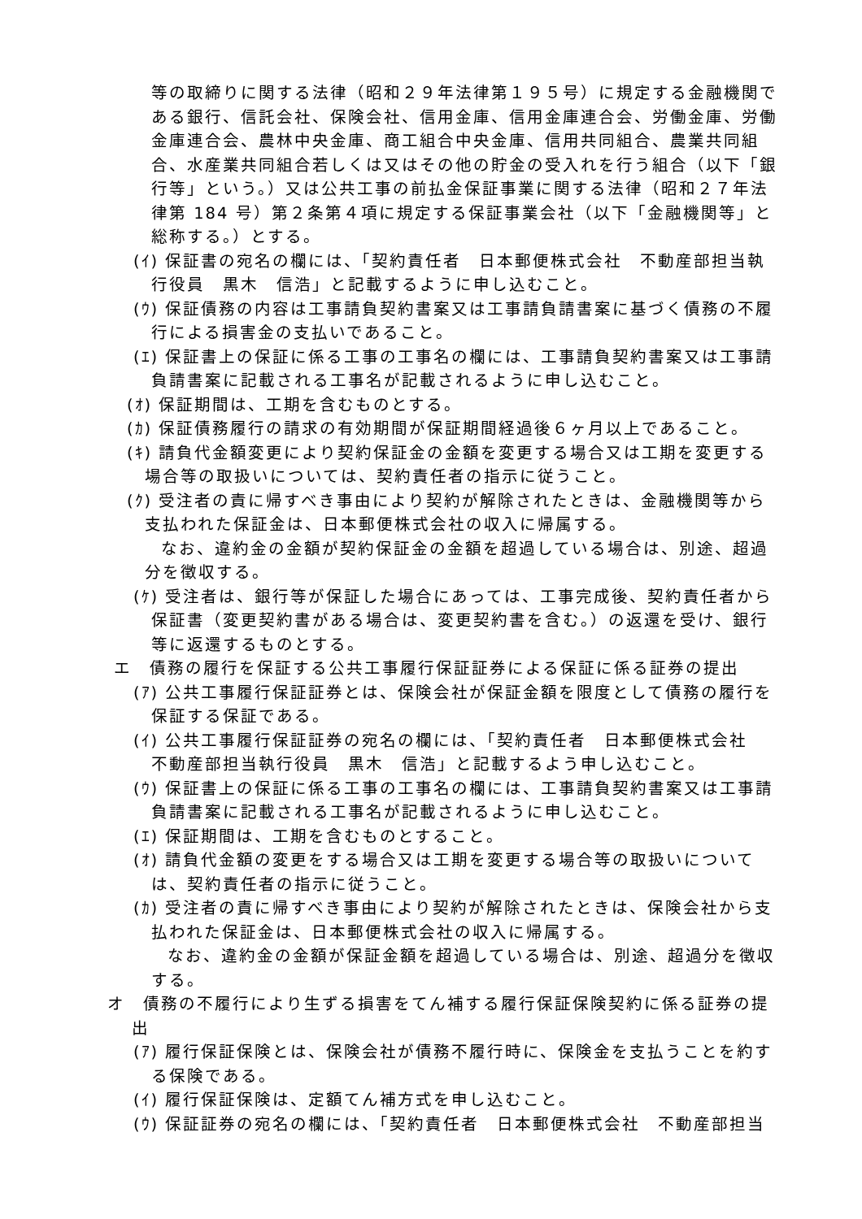等の取締りに関する法律（昭和２９年法律第１９５号）に規定する金融機関である銀行、信託会社、保険会社、信用金庫、信用金庫連合会、労働金庫、労働金庫連合会、農林中央金庫、商工組合中央金庫、信用共同組合、農業共同組合、水産業共同組合若しくは又はその他の貯金の受入れを行う組合（以下「銀行等」という。）又は公共工事の前払金保証事業に関する法律（昭和２７年法律第 184 号）第２条第４項に規定する保証事業会社（以下「金融機関等」と総称する。）とする。
(ｲ) 保証書の宛名の欄には、「契約責任者　日本郵便株式会社　不動産部担当執行役員　黒木　信浩」と記載するように申し込むこと。
(ｳ) 保証債務の内容は工事請負契約書案又は工事請負請書案に基づく債務の不履行による損害金の支払いであること。
(ｴ) 保証書上の保証に係る工事の工事名の欄には、工事請負契約書案又は工事請負請書案に記載される工事名が記載されるように申し込むこと。
(ｵ) 保証期間は、工期を含むものとする。
(ｶ) 保証債務履行の請求の有効期間が保証期間経過後６ヶ月以上であること。
(ｷ) 請負代金額変更により契約保証金の金額を変更する場合又は工期を変更する場合等の取扱いについては、契約責任者の指示に従うこと。
(ｸ) 受注者の責に帰すべき事由により契約が解除されたときは、金融機関等から支払われた保証金は、日本郵便株式会社の収入に帰属する。
なお、違約金の金額が契約保証金の金額を超過している場合は、別途、超過分を徴収する。
(ｹ) 受注者は、銀行等が保証した場合にあっては、工事完成後、契約責任者から保証書（変更契約書がある場合は、変更契約書を含む。）の返還を受け、銀行等に返還するものとする。
エ　債務の履行を保証する公共工事履行保証証券による保証に係る証券の提出
(ｱ) 公共工事履行保証証券とは、保険会社が保証金額を限度として債務の履行を保証する保証である。
(ｲ) 公共工事履行保証証券の宛名の欄には、「契約責任者　日本郵便株式会社　不動産部担当執行役員　黒木　信浩」と記載するよう申し込むこと。
(ｳ) 保証書上の保証に係る工事の工事名の欄には、工事請負契約書案又は工事請負請書案に記載される工事名が記載されるように申し込むこと。
(ｴ) 保証期間は、工期を含むものとすること。
(ｵ) 請負代金額の変更をする場合又は工期を変更する場合等の取扱いについては、契約責任者の指示に従うこと。
(ｶ) 受注者の責に帰すべき事由により契約が解除されたときは、保険会社から支払われた保証金は、日本郵便株式会社の収入に帰属する。
なお、違約金の金額が保証金額を超過している場合は、別途、超過分を徴収する。
オ　債務の不履行により生ずる損害をてん補する履行保証保険契約に係る証券の提出
(ｱ) 履行保証保険とは、保険会社が債務不履行時に、保険金を支払うことを約する保険である。
(ｲ) 履行保証保険は、定額てん補方式を申し込むこと。
(ｳ) 保証証券の宛名の欄には、「契約責任者　日本郵便株式会社　不動産部担当